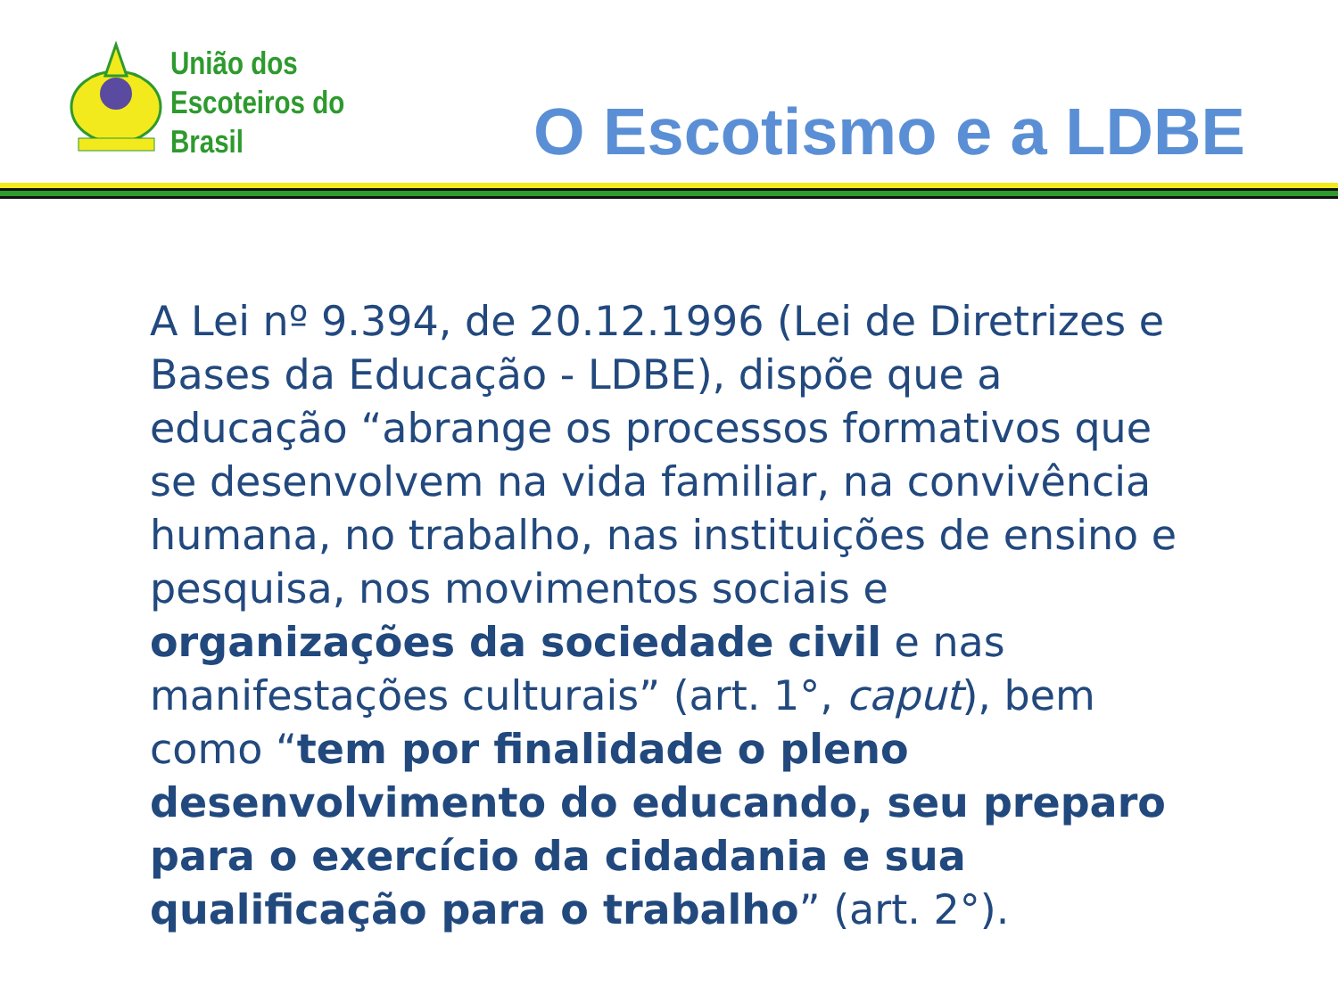União dos
Escoteiros do
Brasil
O Escotismo e a LDBE
A Lei nº 9.394, de 20.12.1996 (Lei de Diretrizes e Bases da Educação - LDBE), dispõe que a educação “abrange os processos formativos que se desenvolvem na vida familiar, na convivência humana, no trabalho, nas instituições de ensino e pesquisa, nos movimentos sociais e organizações da sociedade civil e nas manifestações culturais” (art. 1°, caput), bem como “tem por finalidade o pleno desenvolvimento do educando, seu preparo para o exercício da cidadania e sua qualificação para o trabalho” (art. 2°).